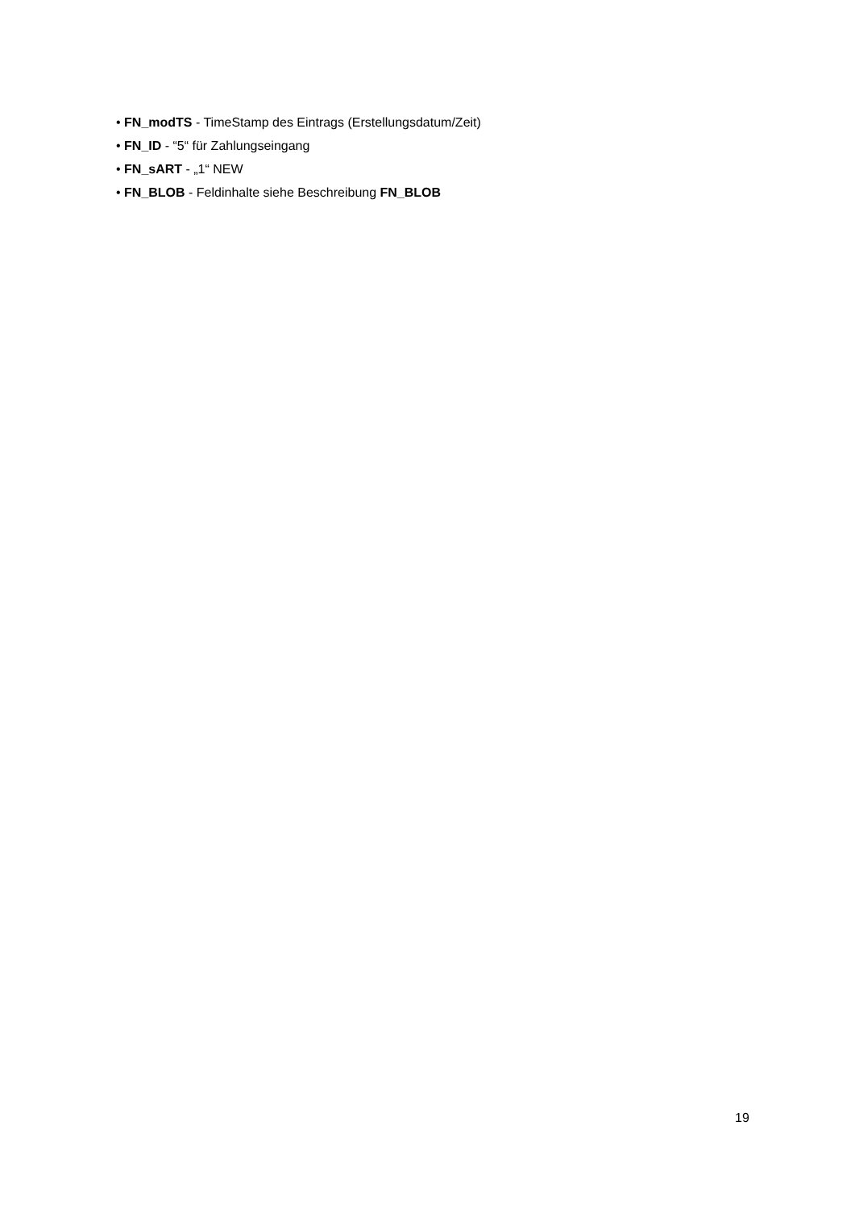• FN_modTS - TimeStamp des Eintrags (Erstellungsdatum/Zeit)
• FN_ID - “5“ für Zahlungseingang
• FN_sART - „1“ NEW
• FN_BLOB - Feldinhalte siehe Beschreibung FN_BLOB
19